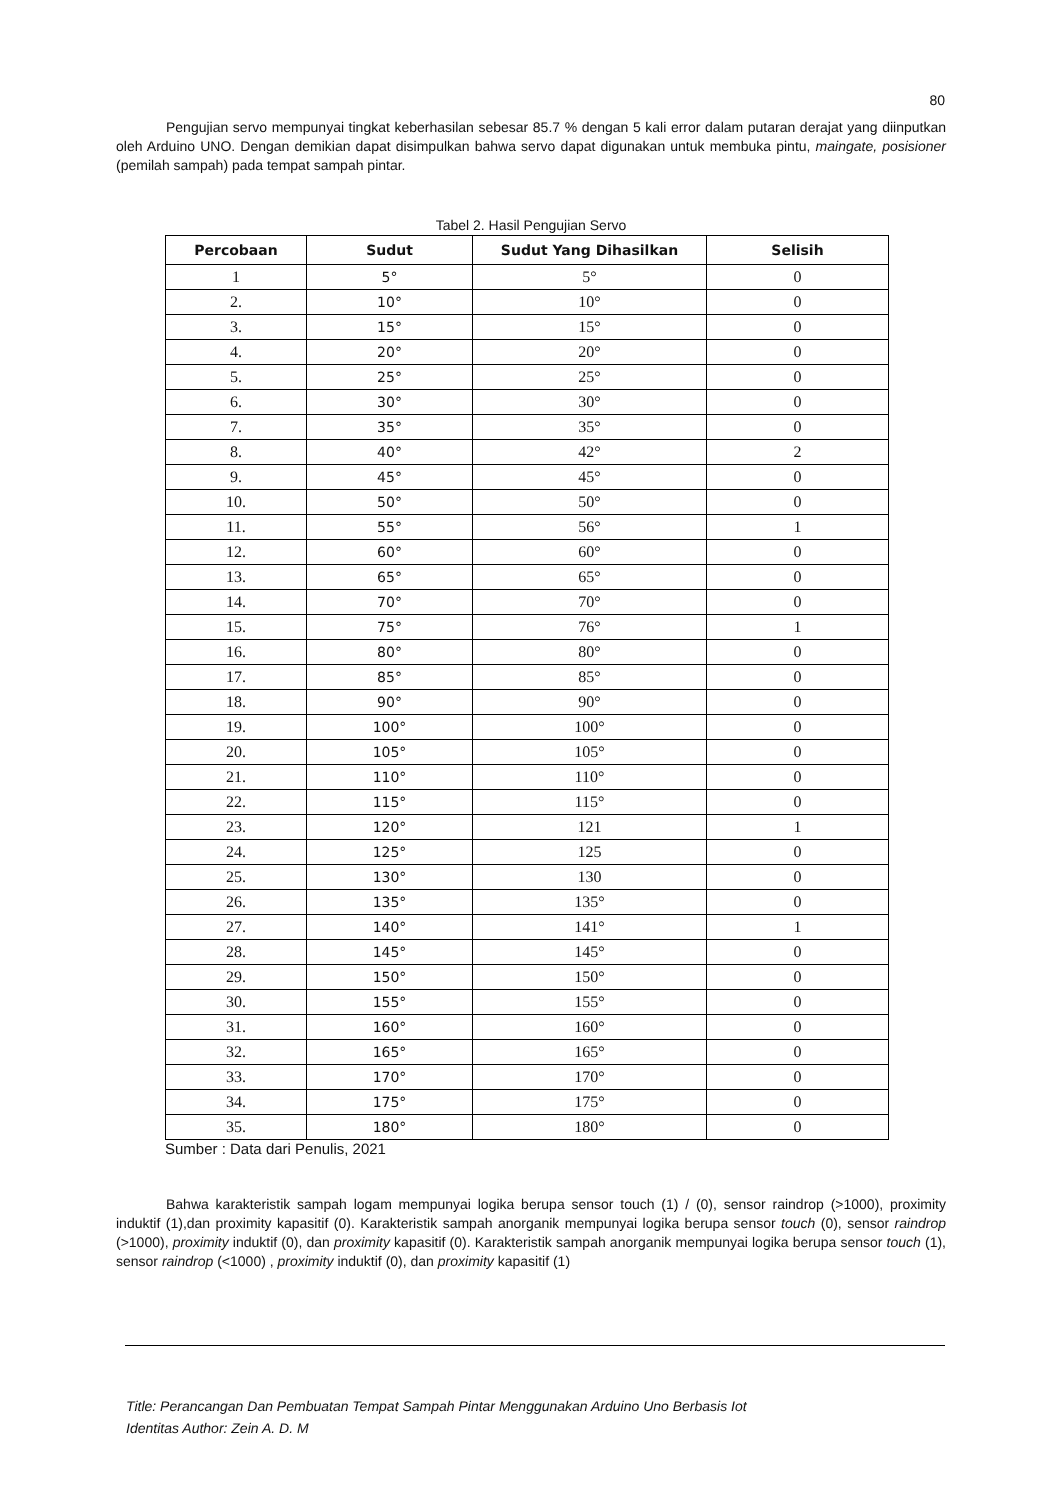80
Pengujian servo mempunyai tingkat keberhasilan sebesar 85.7 % dengan 5 kali error dalam putaran derajat yang diinputkan oleh Arduino UNO. Dengan demikian dapat disimpulkan bahwa servo dapat digunakan untuk membuka pintu, maingate, posisioner (pemilah sampah) pada tempat sampah pintar.
Tabel 2. Hasil Pengujian Servo
| Percobaan | Sudut | Sudut Yang Dihasilkan | Selisih |
| --- | --- | --- | --- |
| 1 | 5° | 5° | 0 |
| 2. | 10° | 10° | 0 |
| 3. | 15° | 15° | 0 |
| 4. | 20° | 20° | 0 |
| 5. | 25° | 25° | 0 |
| 6. | 30° | 30° | 0 |
| 7. | 35° | 35° | 0 |
| 8. | 40° | 42° | 2 |
| 9. | 45° | 45° | 0 |
| 10. | 50° | 50° | 0 |
| 11. | 55° | 56° | 1 |
| 12. | 60° | 60° | 0 |
| 13. | 65° | 65° | 0 |
| 14. | 70° | 70° | 0 |
| 15. | 75° | 76° | 1 |
| 16. | 80° | 80° | 0 |
| 17. | 85° | 85° | 0 |
| 18. | 90° | 90° | 0 |
| 19. | 100° | 100° | 0 |
| 20. | 105° | 105° | 0 |
| 21. | 110° | 110° | 0 |
| 22. | 115° | 115° | 0 |
| 23. | 120° | 121 | 1 |
| 24. | 125° | 125 | 0 |
| 25. | 130° | 130 | 0 |
| 26. | 135° | 135° | 0 |
| 27. | 140° | 141° | 1 |
| 28. | 145° | 145° | 0 |
| 29. | 150° | 150° | 0 |
| 30. | 155° | 155° | 0 |
| 31. | 160° | 160° | 0 |
| 32. | 165° | 165° | 0 |
| 33. | 170° | 170° | 0 |
| 34. | 175° | 175° | 0 |
| 35. | 180° | 180° | 0 |
Sumber : Data dari Penulis, 2021
Bahwa karakteristik sampah logam mempunyai logika berupa sensor touch (1) / (0), sensor raindrop (>1000), proximity induktif (1),dan proximity kapasitif (0). Karakteristik sampah anorganik mempunyai logika berupa sensor touch (0), sensor raindrop (>1000), proximity induktif (0), dan proximity kapasitif (0). Karakteristik sampah anorganik mempunyai logika berupa sensor touch (1), sensor raindrop (<1000) , proximity induktif (0), dan proximity kapasitif (1)
Title: Perancangan Dan Pembuatan Tempat Sampah Pintar Menggunakan Arduino Uno Berbasis Iot
Identitas Author: Zein A. D. M